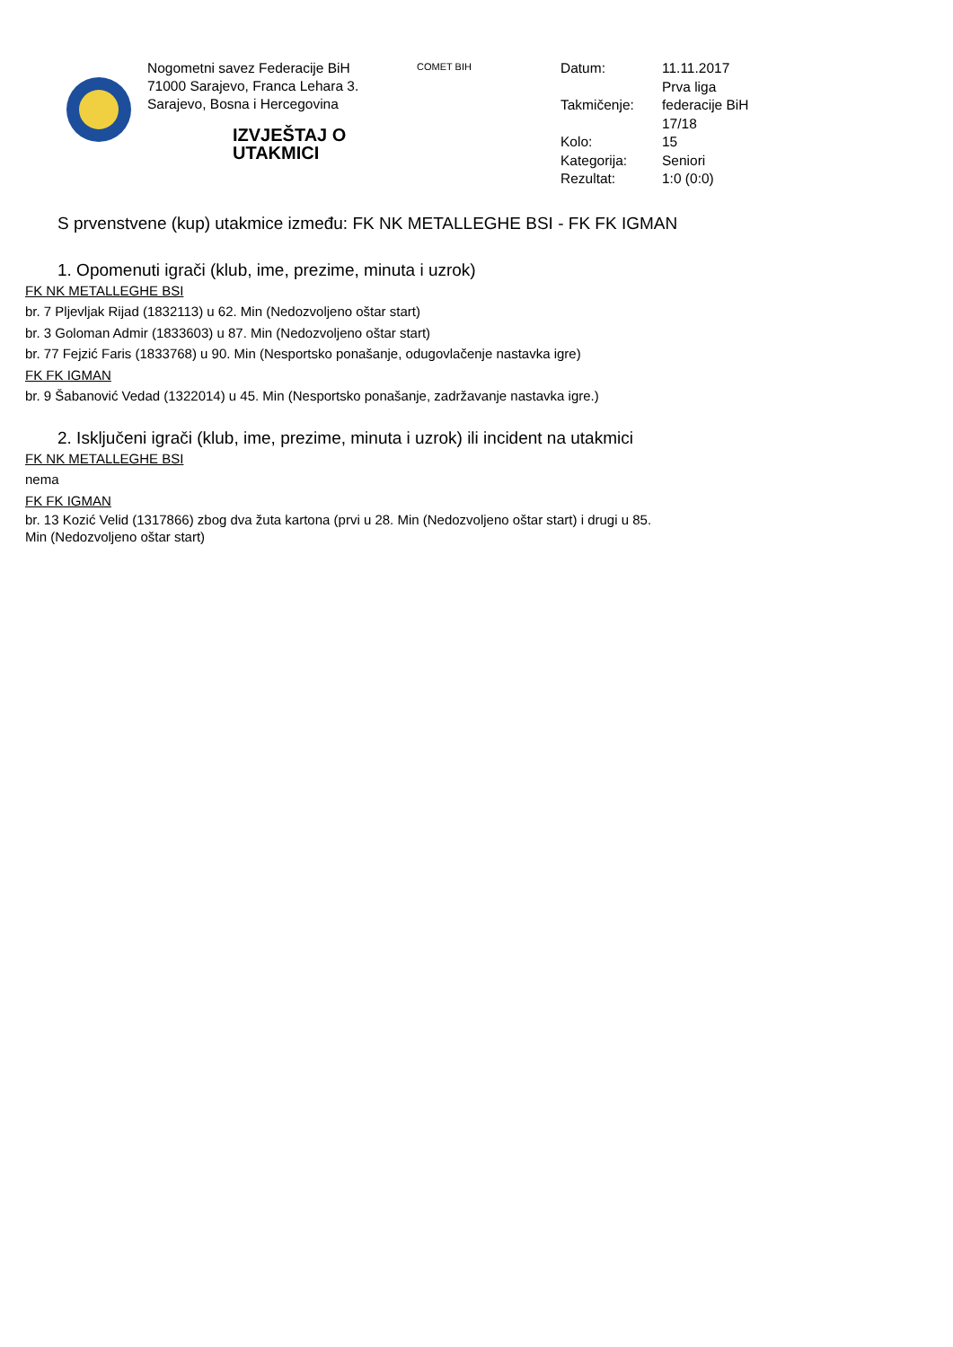Nogometni savez Federacije BiH
71000 Sarajevo, Franca Lehara 3.
Sarajevo, Bosna i Hercegovina
IZVJEŠTAJ O UTAKMICI
COMET BIH
| Datum: | 11.11.2017 |
| Takmičenje: | Prva liga federacije BiH 17/18 |
| Kolo: | 15 |
| Kategorija: | Seniori |
| Rezultat: | 1:0 (0:0) |
S prvenstvene (kup) utakmice između: FK NK METALLEGHE BSI - FK FK IGMAN
1. Opomenuti igrači (klub, ime, prezime, minuta i uzrok)
FK NK METALLEGHE BSI
br. 7 Pljevljak Rijad (1832113) u 62. Min (Nedozvoljeno oštar start)
br. 3 Goloman Admir (1833603) u 87. Min (Nedozvoljeno oštar start)
br. 77 Fejzić Faris (1833768) u 90. Min (Nesportsko ponašanje, odugovlačenje nastavka igre)
FK FK IGMAN
br. 9 Šabanović Vedad (1322014) u 45. Min (Nesportsko ponašanje, zadržavanje nastavka igre.)
2. Isključeni igrači (klub, ime, prezime, minuta i uzrok) ili incident na utakmici
FK NK METALLEGHE BSI
nema
FK FK IGMAN
br. 13 Kozić Velid (1317866) zbog dva žuta kartona (prvi u 28. Min (Nedozvoljeno oštar start) i drugi u 85. Min (Nedozvoljeno oštar start)